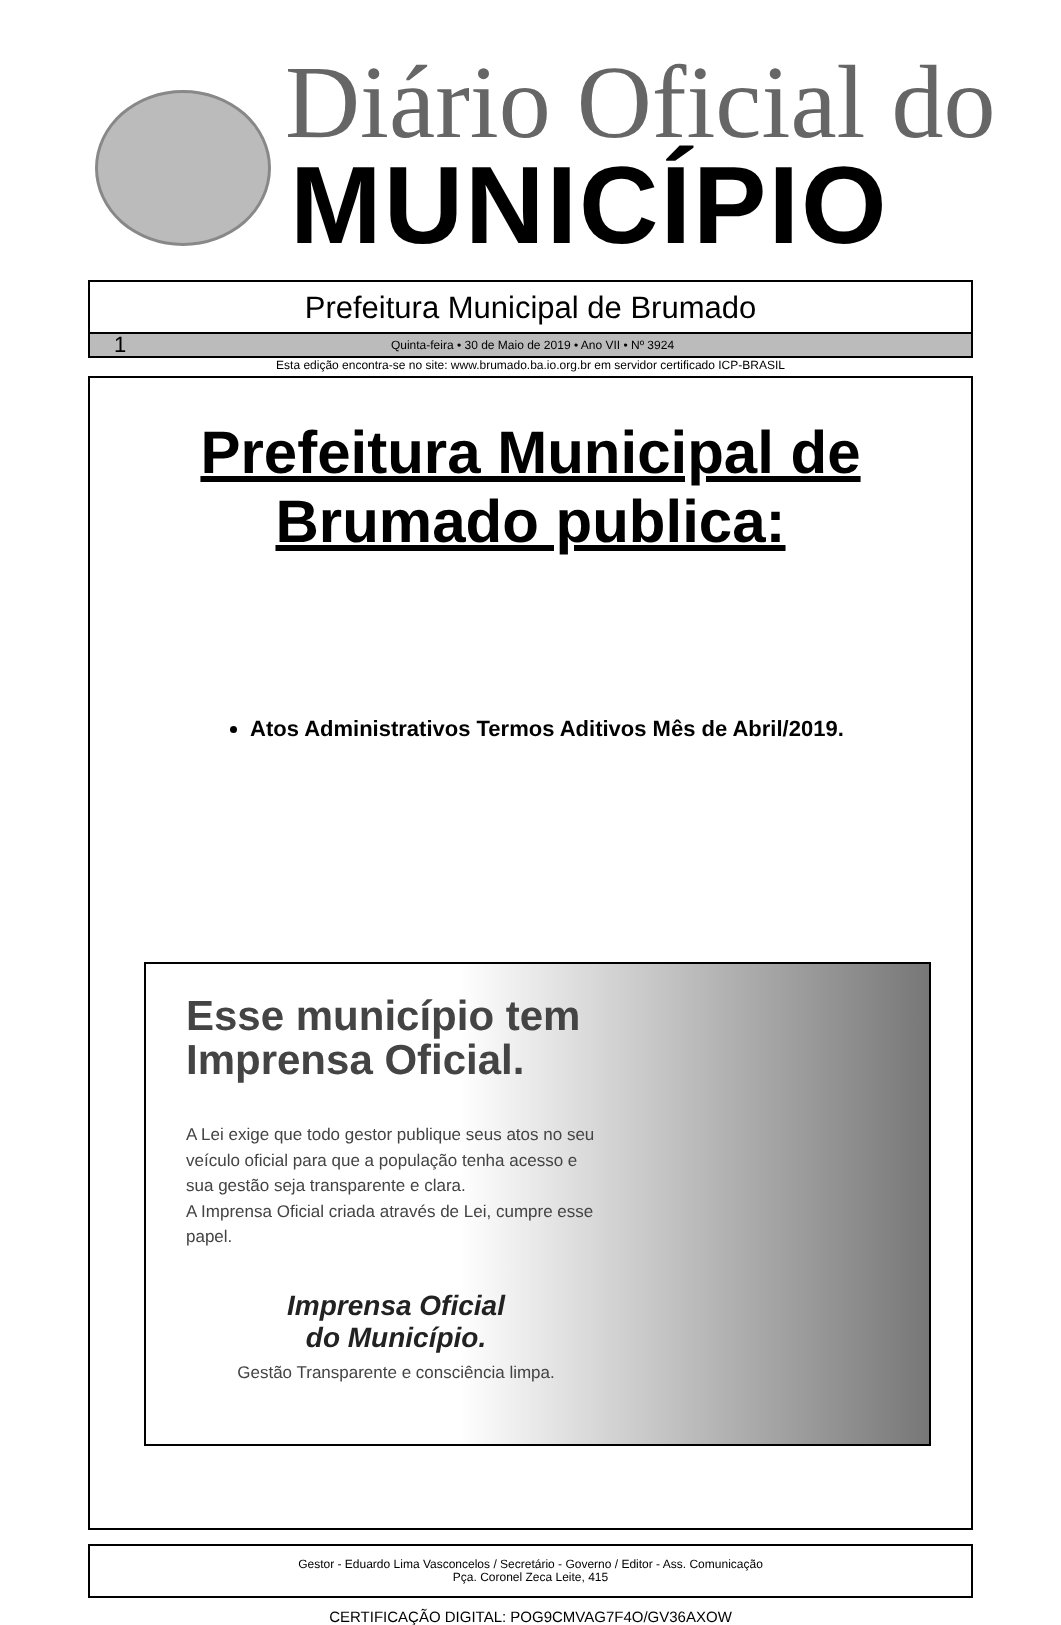Diário Oficial do
MUNICÍPIO
Prefeitura Municipal de Brumado
1 Quinta-feira • 30 de Maio de 2019 • Ano VII • Nº 3924
Esta edição encontra-se no site: www.brumado.ba.io.org.br em servidor certificado ICP-BRASIL
Prefeitura Municipal de
Brumado publica:
Atos Administrativos Termos Aditivos Mês de Abril/2019.
Esse município tem Imprensa Oficial.
A Lei exige que todo gestor publique seus atos no seu veículo oficial para que a população tenha acesso e sua gestão seja transparente e clara.
A Imprensa Oficial criada através de Lei, cumpre esse papel.
Imprensa Oficial
do Município.
Gestão Transparente e consciência limpa.
Gestor - Eduardo Lima Vasconcelos / Secretário - Governo / Editor - Ass. Comunicação
Pça. Coronel Zeca Leite, 415
CERTIFICAÇÃO DIGITAL: POG9CMVAG7F4O/GV36AXOW